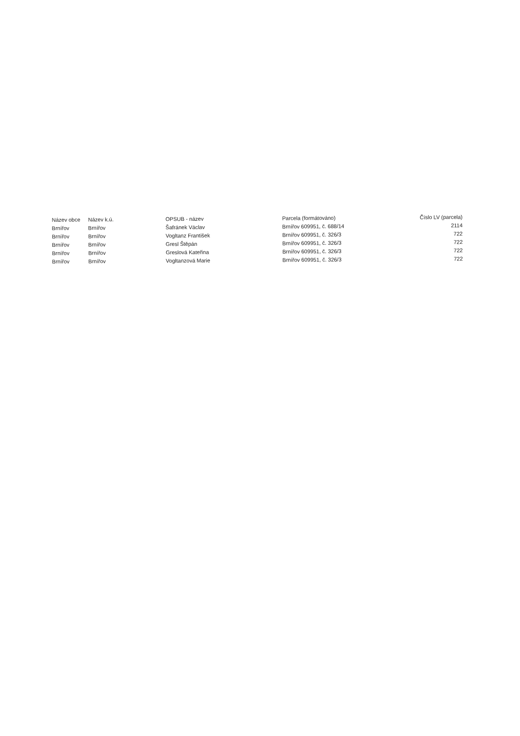| Název obce | Název k.ú. | OPSUB - název | Parcela (formátováno) | Číslo LV (parcela) |
| --- | --- | --- | --- | --- |
| Brnířov | Brnířov | Šafránek Václav | Brnířov 609951, č. 688/14 | 2114 |
| Brnířov | Brnířov | Vogltanz František | Brnířov 609951, č. 326/3 | 722 |
| Brnířov | Brnířov | Gresl Štěpán | Brnířov 609951, č. 326/3 | 722 |
| Brnířov | Brnířov | Greslová Kateřina | Brnířov 609951, č. 326/3 | 722 |
| Brnířov | Brnířov | Vogltanzová Marie | Brnířov 609951, č. 326/3 | 722 |